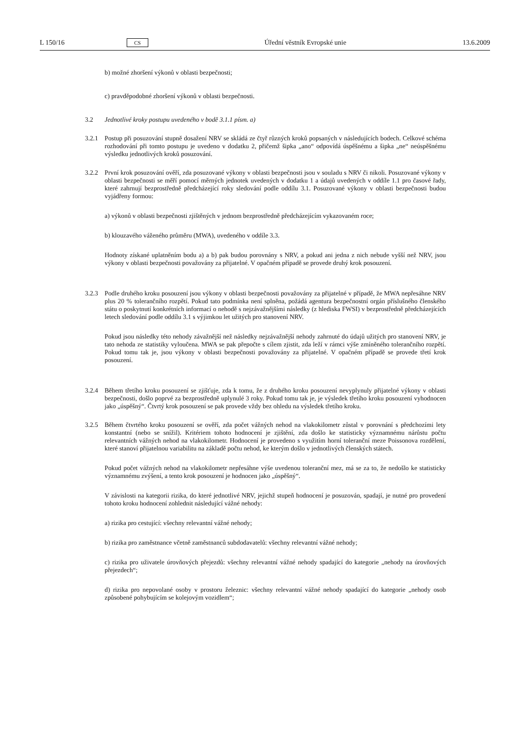L 150/16 CS Úřední věstník Evropské unie 13.6.2009
b) možné zhoršení výkonů v oblasti bezpečnosti;
c) pravděpodobné zhoršení výkonů v oblasti bezpečnosti.
3.2 Jednotlivé kroky postupu uvedeného v bodě 3.1.1 písm. a)
3.2.1 Postup při posuzování stupně dosažení NRV se skládá ze čtyř různých kroků popsaných v následujících bodech. Celkové schéma rozhodování při tomto postupu je uvedeno v dodatku 2, přičemž šipka „ano“ odpovídá úspěšnému a šipka „ne“ neúspěšnému výsledku jednotlivých kroků posuzování.
3.2.2 První krok posuzování ověří, zda posuzované výkony v oblasti bezpečnosti jsou v souladu s NRV či nikoli. Posuzované výkony v oblasti bezpečnosti se měří pomocí měrných jednotek uvedených v dodatku 1 a údajů uvedených v oddíle 1.1 pro časové řady, které zahrnují bezprostředně předcházející roky sledování podle oddílu 3.1. Posuzované výkony v oblasti bezpečnosti budou vyjádřeny formou:
a) výkonů v oblasti bezpečnosti zjištěných v jednom bezprostředně předcházejícím vykazovaném roce;
b) klouzavého váženého průměru (MWA), uvedeného v oddíle 3.3.
Hodnoty získané uplatněním bodu a) a b) pak budou porovnány s NRV, a pokud ani jedna z nich nebude vyšší než NRV, jsou výkony v oblasti bezpečnosti považovány za přijatelné. V opačném případě se provede druhý krok posouzení.
3.2.3 Podle druhého kroku posouzení jsou výkony v oblasti bezpečnosti považovány za přijatelné v případě, že MWA nepřesáhne NRV plus 20 % tolerančního rozpětí. Pokud tato podmínka není splněna, požádá agentura bezpečnostní orgán příslušného členského státu o poskytnutí konkrétních informací o nehodě s nejzávažnějšími následky (z hlediska FWSI) v bezprostředně předcházejících letech sledování podle oddílu 3.1 s výjimkou let užitých pro stanovení NRV.
Pokud jsou následky této nehody závažnější než následky nejzávažnější nehody zahrnuté do údajů užitých pro stanovení NRV, je tato nehoda ze statistiky vyloučena. MWA se pak přepočte s cílem zjistit, zda leží v rámci výše zmíněného tolerančního rozpětí. Pokud tomu tak je, jsou výkony v oblasti bezpečnosti považovány za přijatelné. V opačném případě se provede třetí krok posouzení.
3.2.4 Během třetího kroku posouzení se zjišťuje, zda k tomu, že z druhého kroku posouzení nevyplynuly přijatelné výkony v oblasti bezpečnosti, došlo poprvé za bezprostředně uplynulé 3 roky. Pokud tomu tak je, je výsledek třetího kroku posouzení vyhodnocen jako „úspěšný“. Čtvrtý krok posouzení se pak provede vždy bez ohledu na výsledek třetího kroku.
3.2.5 Během čtvrtého kroku posouzení se ověří, zda počet vážných nehod na vlakokilometr zůstal v porovnání s předchozími lety konstantní (nebo se snížil). Kritériem tohoto hodnocení je zjištění, zda došlo ke statisticky významnému nárůstu počtu relevantních vážných nehod na vlakokilometr. Hodnocení je provedeno s využitím horní toleranční meze Poissonova rozdělení, které stanoví přijatelnou variabilitu na základě počtu nehod, ke kterým došlo v jednotlivých členských státech.
Pokud počet vážných nehod na vlakokilometr nepřesáhne výše uvedenou toleranční mez, má se za to, že nedošlo ke statisticky významnému zvýšení, a tento krok posouzení je hodnocen jako „úspěšný“.
V závislosti na kategorii rizika, do které jednotlivé NRV, jejichž stupeň hodnocení je posuzován, spadají, je nutné pro provedení tohoto kroku hodnocení zohlednit následující vážné nehody:
a) rizika pro cestující: všechny relevantní vážné nehody;
b) rizika pro zaměstnance včetně zaměstnanců subdodavatelů: všechny relevantní vážné nehody;
c) rizika pro uživatele úrovňových přejezdů: všechny relevantní vážné nehody spadající do kategorie „nehody na úrovňových přejezdech“;
d) rizika pro nepovolané osoby v prostoru železnic: všechny relevantní vážné nehody spadající do kategorie „nehody osob způsobené pohybujícím se kolejovým vozidlem“;